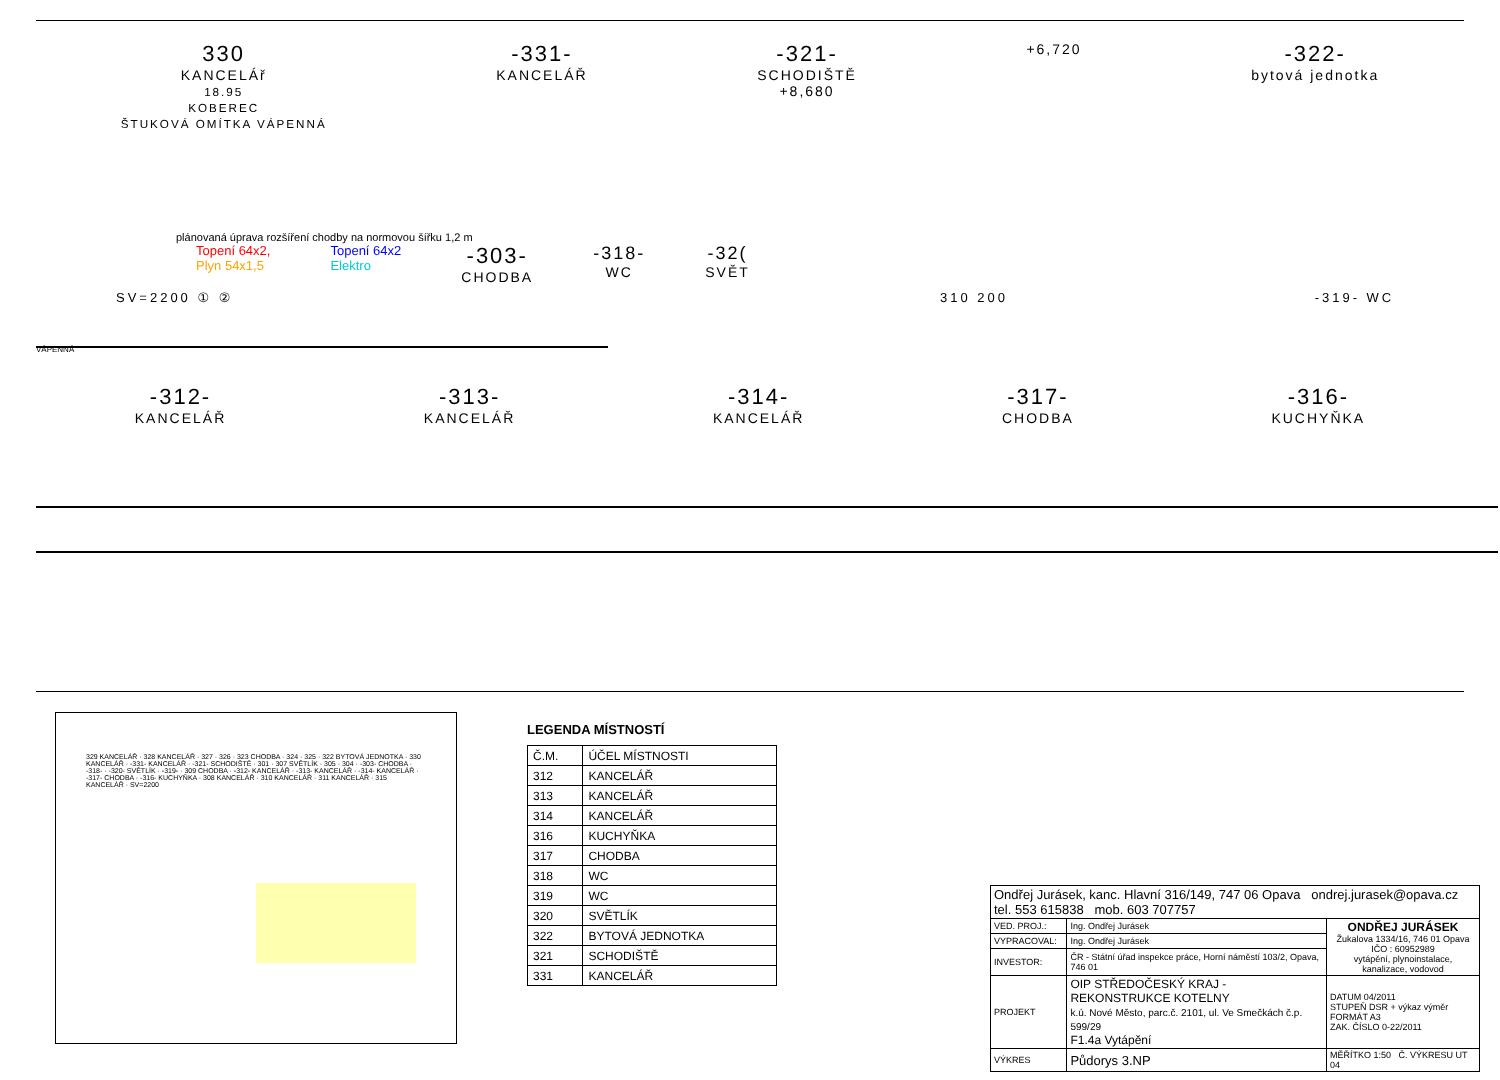330
KANCELÁř
18.95
KOBEREC
ŠTUKOVÁ OMÍTKA VÁPENNÁ
-331-
KANCELÁŘ
-321-
SCHODIŠTĚ
+8,680
+6,720
-322-
bytová jednotka
plánovaná úprava rozšíření chodby na normovou šířku 1,2 m
Topení 64x2,
Plyn 54x1,5
Topení 64x2
Elektro
-303-
CHODBA
-318-
WC
-32(
SVĚT
SV=2200 ① ② 310 200 -319- WC
VÁPENNÁ
-312-
KANCELÁŘ
-313-
KANCELÁŘ
-314-
KANCELÁŘ
-317-
CHODBA
-316-
KUCHYŇKA
329 KANCELÁŘ · 328 KANCELÁŘ · 327 · 326 · 323 CHODBA · 324 · 325 · 322 BYTOVÁ JEDNOTKA · 330 KANCELÁŘ · -331- KANCELÁŘ · -321- SCHODIŠTĚ · 301 · 307 SVĚTLÍK · 305 · 304 · -303- CHODBA · -318- · -320- SVĚTLÍK · -319- · 309 CHODBA · -312- KANCELÁŘ · -313- KANCELÁŘ · -314- KANCELÁŘ · -317- CHODBA · -316- KUCHYŇKA · 308 KANCELÁŘ · 310 KANCELÁŘ · 311 KANCELÁŘ · 315 KANCELÁŘ · SV=2200
LEGENDA MÍSTNOSTÍ
| Č.M. | ÚČEL MÍSTNOSTI |
| --- | --- |
| 312 | KANCELÁŘ |
| 313 | KANCELÁŘ |
| 314 | KANCELÁŘ |
| 316 | KUCHYŇKA |
| 317 | CHODBA |
| 318 | WC |
| 319 | WC |
| 320 | SVĚTLÍK |
| 322 | BYTOVÁ JEDNOTKA |
| 321 | SCHODIŠTĚ |
| 331 | KANCELÁŘ |
| Ondřej Jurásek, kanc. Hlavní 316/149, 747 06 Opava ondrej.jurasek@opava.cz tel. 553 615838 mob. 603 707757 | | |
| VED. PROJ.: | Ing. Ondřej Jurásek | ONDŘEJ JURÁSEK Žukalova 1334/16, 746 01 Opava IČO : 60952989 vytápění, plynoinstalace, kanalizace, vodovod |
| VYPRACOVAL: | Ing. Ondřej Jurásek | |
| INVESTOR: | ČR - Státní úřad inspekce práce, Horní náměstí 103/2, Opava, 746 01 | |
| PROJEKT | OIP STŘEDOČESKÝ KRAJ - REKONSTRUKCE KOTELNY k.ú. Nové Město, parc.č. 2101, ul. Ve Smečkách č.p. 599/29 F1.4a Vytápění | DATUM 04/2011 STUPEŇ DSR + výkaz výměr FORMÁT A3 ZAK. ČÍSLO 0-22/2011 |
| VÝKRES | Půdorys 3.NP | MĚŘÍTKO 1:50 Č. VÝKRESU UT 04 |